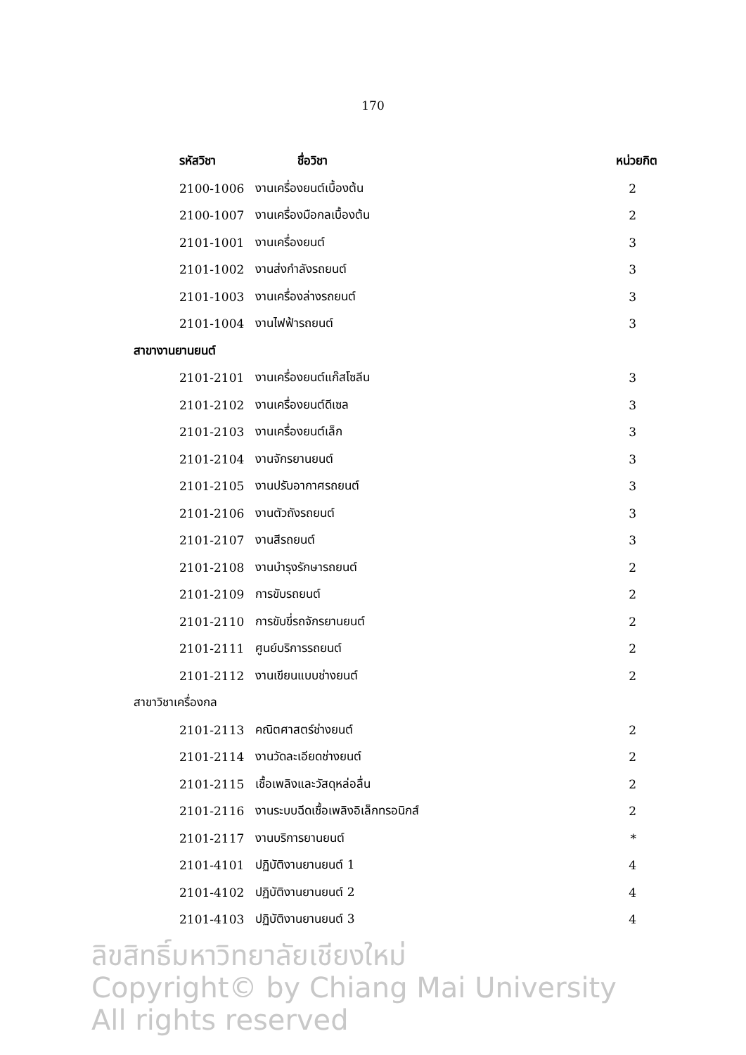170
| รหัสวิชา | ชื่อวิชา | หน่วยกิต |
| --- | --- | --- |
| 2100-1006 | งานเครื่องยนต์เบื้องต้น | 2 |
| 2100-1007 | งานเครื่องมือกลเบื้องต้น | 2 |
| 2101-1001 | งานเครื่องยนต์ | 3 |
| 2101-1002 | งานส่งกำลังรถยนต์ | 3 |
| 2101-1003 | งานเครื่องล่างรถยนต์ | 3 |
| 2101-1004 | งานไฟฟ้ารถยนต์ | 3 |
| สาขางานยานยนต์ | | |
| 2101-2101 | งานเครื่องยนต์แก๊สโซลีน | 3 |
| 2101-2102 | งานเครื่องยนต์ดีเซล | 3 |
| 2101-2103 | งานเครื่องยนต์เล็ก | 3 |
| 2101-2104 | งานจักรยานยนต์ | 3 |
| 2101-2105 | งานปรับอากาศรถยนต์ | 3 |
| 2101-2106 | งานตัวถังรถยนต์ | 3 |
| 2101-2107 | งานสีรถยนต์ | 3 |
| 2101-2108 | งานบำรุงรักษารถยนต์ | 2 |
| 2101-2109 | การขับรถยนต์ | 2 |
| 2101-2110 | การขับขี่รถจักรยานยนต์ | 2 |
| 2101-2111 | ศูนย์บริการรถยนต์ | 2 |
| 2101-2112 | งานเขียนแบบช่างยนต์ | 2 |
| สาขาวิชาเครื่องกล | | |
| 2101-2113 | คณิตศาสตร์ช่างยนต์ | 2 |
| 2101-2114 | งานวัดละเอียดช่างยนต์ | 2 |
| 2101-2115 | เชื้อเพลิงและวัสดุหล่อลื่น | 2 |
| 2101-2116 | งานระบบฉีดเชื้อเพลิงอิเล็กทรอนิกส์ | 2 |
| 2101-2117 | งานบริการยานยนต์ | * |
| 2101-4101 | ปฏิบัติงานยานยนต์ 1 | 4 |
| 2101-4102 | ปฏิบัติงานยานยนต์ 2 | 4 |
| 2101-4103 | ปฏิบัติงานยานยนต์ 3 | 4 |
ลิขสิทธิ์มหาวิทยาลัยเชียงใหม่
Copyright© by Chiang Mai University
All rights reserved